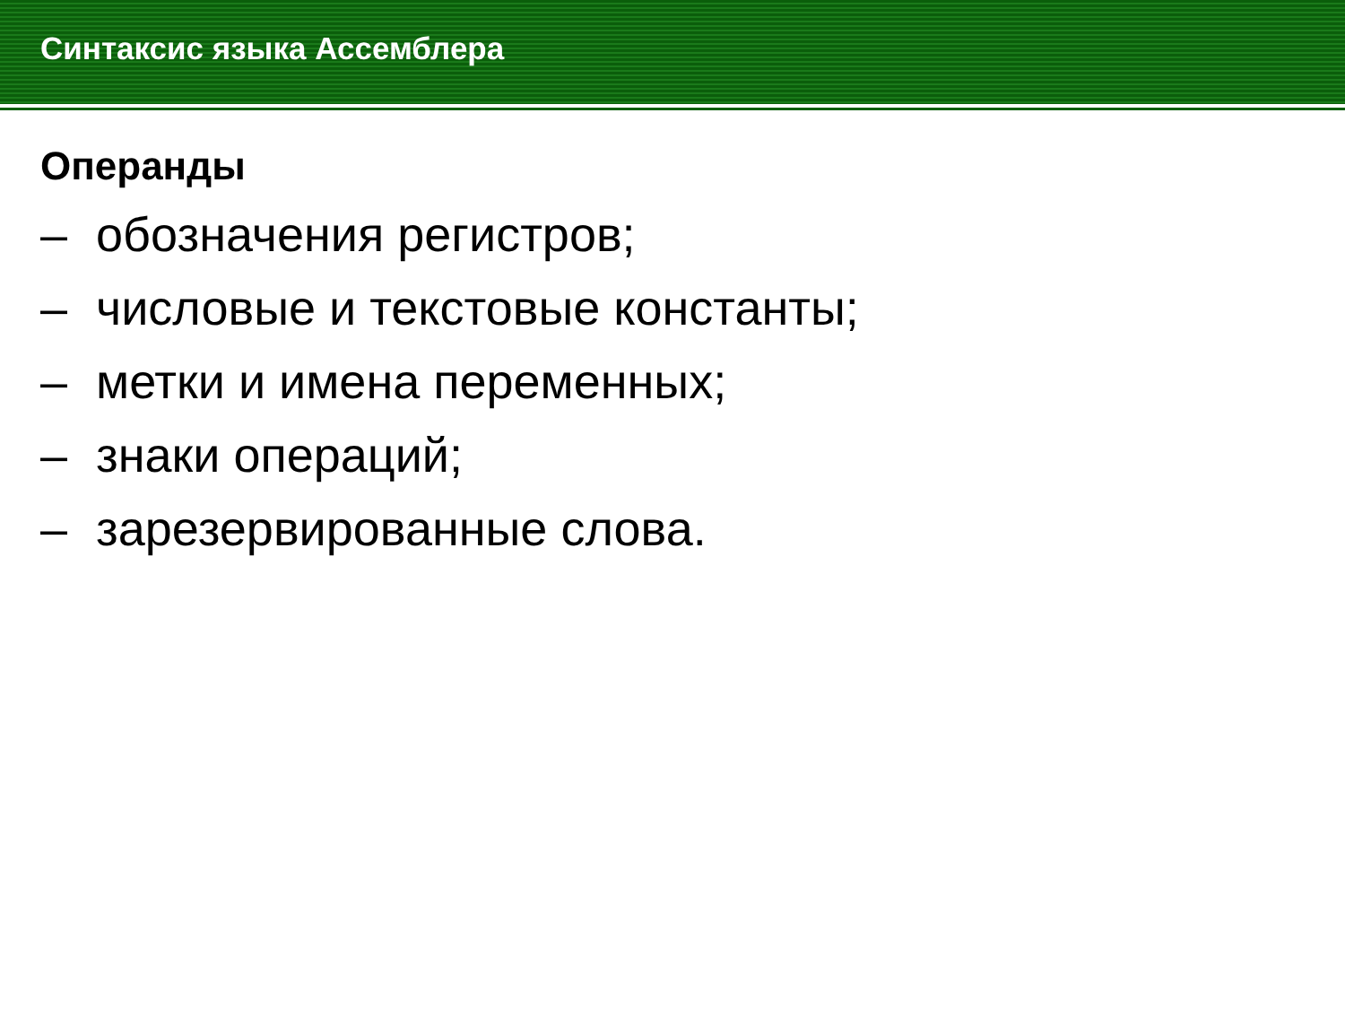Синтаксис языка Ассемблера
Операнды
– обозначения регистров;
– числовые и текстовые константы;
– метки и имена переменных;
– знаки операций;
– зарезервированные слова.